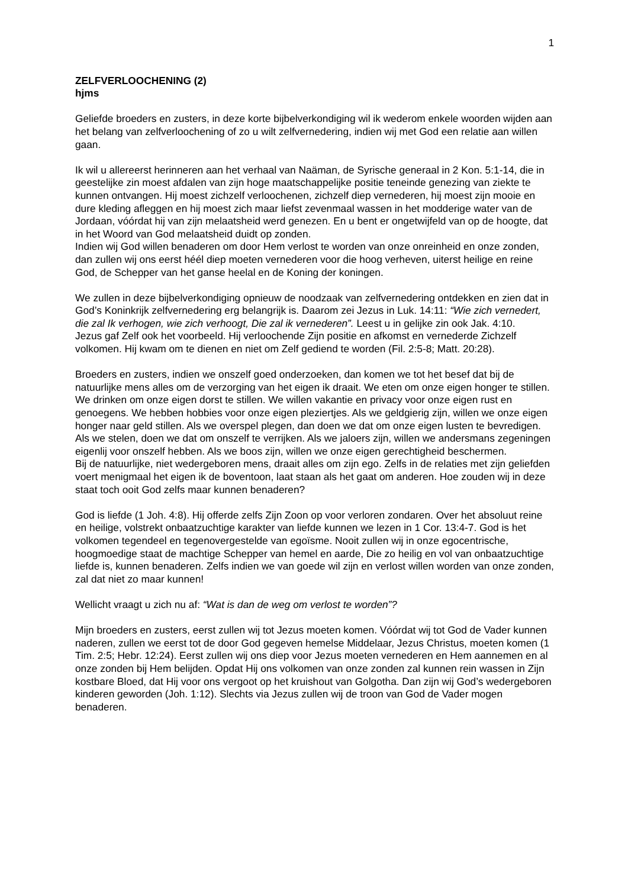1
ZELFVERLOOCHENING (2)
hjms
Geliefde broeders en zusters, in deze korte bijbelverkondiging wil ik wederom enkele woorden wijden aan het belang van zelfverloochening of zo u wilt zelfvernedering, indien wij met God een relatie aan willen gaan.
Ik wil u allereerst herinneren aan het verhaal van Naäman, de Syrische generaal in 2 Kon. 5:1-14, die in geestelijke zin moest afdalen van zijn hoge maatschappelijke positie teneinde genezing van ziekte te kunnen ontvangen. Hij moest zichzelf verloochenen, zichzelf diep vernederen, hij moest zijn mooie en dure kleding afleggen en hij moest zich maar liefst zevenmaal wassen in het modderige water van de Jordaan, vóórdat hij van zijn melaatsheid werd genezen. En u bent er ongetwijfeld van op de hoogte, dat in het Woord van God melaatsheid duidt op zonden.
Indien wij God willen benaderen om door Hem verlost te worden van onze onreinheid en onze zonden, dan zullen wij ons eerst héél diep moeten vernederen voor die hoog verheven, uiterst heilige en reine God, de Schepper van het ganse heelal en de Koning der koningen.
We zullen in deze bijbelverkondiging opnieuw de noodzaak van zelfvernedering ontdekken en zien dat in God’s Koninkrijk zelfvernedering erg belangrijk is. Daarom zei Jezus in Luk. 14:11: “Wie zich vernedert, die zal Ik verhogen, wie zich verhoogt, Die zal ik vernederen”. Leest u in gelijke zin ook Jak. 4:10.
Jezus gaf Zelf ook het voorbeeld. Hij verloochende Zijn positie en afkomst en vernederde Zichzelf volkomen. Hij kwam om te dienen en niet om Zelf gediend te worden (Fil. 2:5-8; Matt. 20:28).
Broeders en zusters, indien we onszelf goed onderzoeken, dan komen we tot het besef dat bij de natuurlijke mens alles om de verzorging van het eigen ik draait. We eten om onze eigen honger te stillen. We drinken om onze eigen dorst te stillen. We willen vakantie en privacy voor onze eigen rust en genoegens. We hebben hobbies voor onze eigen pleziertjes. Als we geldgierig zijn, willen we onze eigen honger naar geld stillen. Als we overspel plegen, dan doen we dat om onze eigen lusten te bevredigen. Als we stelen, doen we dat om onszelf te verrijken. Als we jaloers zijn, willen we andersmans zegeningen eigenlij voor onszelf hebben. Als we boos zijn, willen we onze eigen gerechtigheid beschermen.
Bij de natuurlijke, niet wedergeboren mens, draait alles om zijn ego. Zelfs in de relaties met zijn geliefden voert menigmaal het eigen ik de boventoon, laat staan als het gaat om anderen. Hoe zouden wij in deze staat toch ooit God zelfs maar kunnen benaderen?
God is liefde (1 Joh. 4:8). Hij offerde zelfs Zijn Zoon op voor verloren zondaren. Over het absoluut reine en heilige, volstrekt onbaatzuchtige karakter van liefde kunnen we lezen in 1 Cor. 13:4-7. God is het volkomen tegendeel en tegenovergestelde van egoïsme. Nooit zullen wij in onze egocentrische, hoogmoedige staat de machtige Schepper van hemel en aarde, Die zo heilig en vol van onbaatzuchtige liefde is, kunnen benaderen. Zelfs indien we van goede wil zijn en verlost willen worden van onze zonden, zal dat niet zo maar kunnen!
Wellicht vraagt u zich nu af: “Wat is dan de weg om verlost te worden”?
Mijn broeders en zusters, eerst zullen wij tot Jezus moeten komen. Vóórdat wij tot God de Vader kunnen naderen, zullen we eerst tot de door God gegeven hemelse Middelaar, Jezus Christus, moeten komen (1 Tim. 2:5; Hebr. 12:24). Eerst zullen wij ons diep voor Jezus moeten vernederen en Hem aannemen en al onze zonden bij Hem belijden. Opdat Hij ons volkomen van onze zonden zal kunnen rein wassen in Zijn kostbare Bloed, dat Hij voor ons vergoot op het kruishout van Golgotha. Dan zijn wij God’s wedergeboren kinderen geworden (Joh. 1:12). Slechts via Jezus zullen wij de troon van God de Vader mogen benaderen.